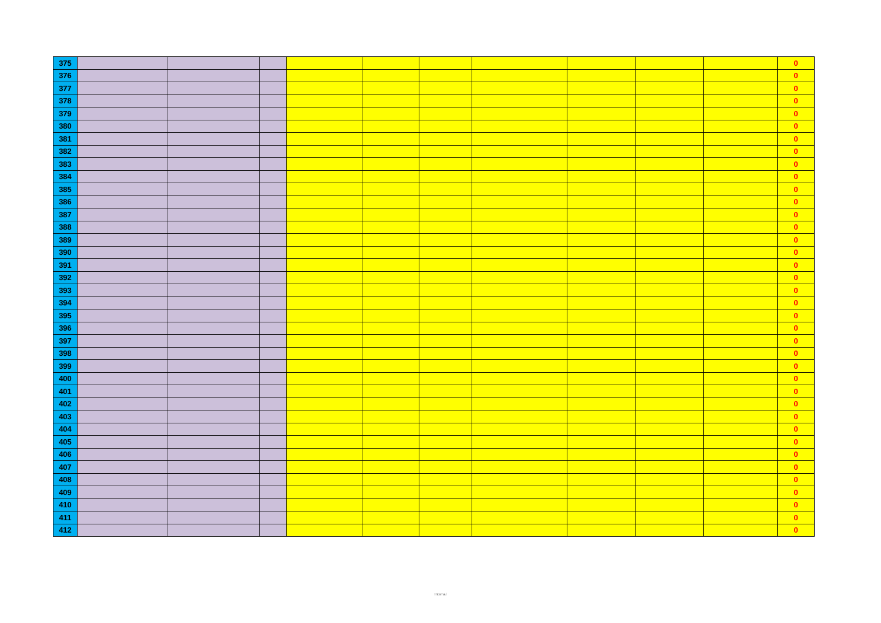| 375 | | | | | | | | | | | 0 |
| 376 | | | | | | | | | | | 0 |
| 377 | | | | | | | | | | | 0 |
| 378 | | | | | | | | | | | 0 |
| 379 | | | | | | | | | | | 0 |
| 380 | | | | | | | | | | | 0 |
| 381 | | | | | | | | | | | 0 |
| 382 | | | | | | | | | | | 0 |
| 383 | | | | | | | | | | | 0 |
| 384 | | | | | | | | | | | 0 |
| 385 | | | | | | | | | | | 0 |
| 386 | | | | | | | | | | | 0 |
| 387 | | | | | | | | | | | 0 |
| 388 | | | | | | | | | | | 0 |
| 389 | | | | | | | | | | | 0 |
| 390 | | | | | | | | | | | 0 |
| 391 | | | | | | | | | | | 0 |
| 392 | | | | | | | | | | | 0 |
| 393 | | | | | | | | | | | 0 |
| 394 | | | | | | | | | | | 0 |
| 395 | | | | | | | | | | | 0 |
| 396 | | | | | | | | | | | 0 |
| 397 | | | | | | | | | | | 0 |
| 398 | | | | | | | | | | | 0 |
| 399 | | | | | | | | | | | 0 |
| 400 | | | | | | | | | | | 0 |
| 401 | | | | | | | | | | | 0 |
| 402 | | | | | | | | | | | 0 |
| 403 | | | | | | | | | | | 0 |
| 404 | | | | | | | | | | | 0 |
| 405 | | | | | | | | | | | 0 |
| 406 | | | | | | | | | | | 0 |
| 407 | | | | | | | | | | | 0 |
| 408 | | | | | | | | | | | 0 |
| 409 | | | | | | | | | | | 0 |
| 410 | | | | | | | | | | | 0 |
| 411 | | | | | | | | | | | 0 |
| 412 | | | | | | | | | | | 0 |
Internal